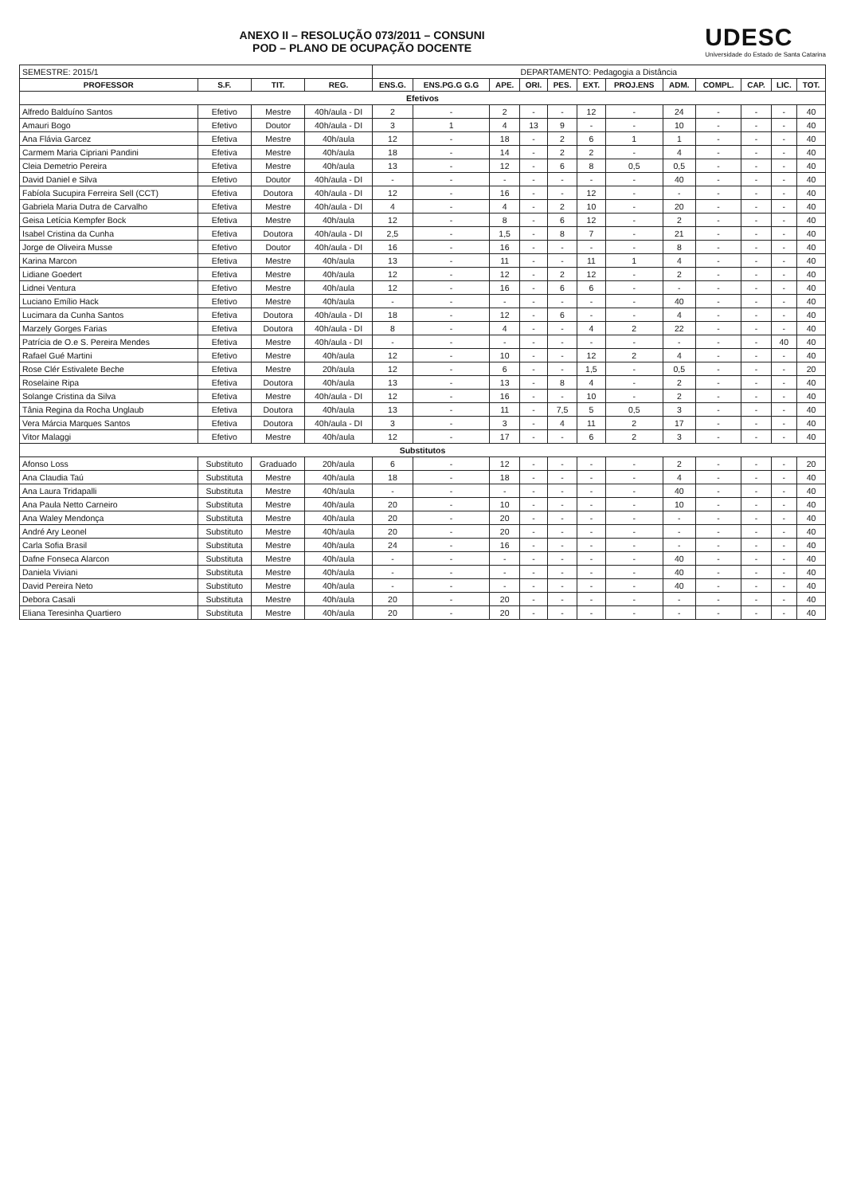ANEXO II – RESOLUÇÃO 073/2011 – CONSUNI
POD – PLANO DE OCUPAÇÃO DOCENTE
UDESC
Universidade do Estado de Santa Catarina
| SEMESTRE: 2015/1 | | | | DEPARTAMENTO: Pedagogia a Distância | | | | | | | | | | | |
| PROFESSOR | S.F. | TIT. | REG. | ENS.G. | ENS.PG.G G.G | APE. | ORI. | PES. | EXT. | PROJ.ENS | ADM. | COMPL. | CAP. | LIC. | TOT. |
| Efetivos | | | | | | | | | | | | | | | |
| Alfredo Balduíno Santos | Efetivo | Mestre | 40h/aula - DI | 2 | - | 2 | - | - | 12 | - | 24 | - | - | - | 40 |
| Amauri Bogo | Efetivo | Doutor | 40h/aula - DI | 3 | 1 | 4 | 13 | 9 | - | - | 10 | - | - | - | 40 |
| Ana Flávia Garcez | Efetiva | Mestre | 40h/aula | 12 | - | 18 | - | 2 | 6 | 1 | 1 | - | - | - | 40 |
| Carmem Maria Cipriani Pandini | Efetiva | Mestre | 40h/aula | 18 | - | 14 | - | 2 | 2 | - | 4 | - | - | - | 40 |
| Cleia Demetrio Pereira | Efetiva | Mestre | 40h/aula | 13 | - | 12 | - | 6 | 8 | 0,5 | 0,5 | - | - | - | 40 |
| David Daniel e Silva | Efetivo | Doutor | 40h/aula - DI | - | - | - | - | - | - | - | 40 | - | - | - | 40 |
| Fabíola Sucupira Ferreira Sell (CCT) | Efetiva | Doutora | 40h/aula - DI | 12 | - | 16 | - | - | 12 | - | - | - | - | - | 40 |
| Gabriela Maria Dutra de Carvalho | Efetiva | Mestre | 40h/aula - DI | 4 | - | 4 | - | 2 | 10 | - | 20 | - | - | - | 40 |
| Geisa Letícia Kempfer Bock | Efetiva | Mestre | 40h/aula | 12 | - | 8 | - | 6 | 12 | - | 2 | - | - | - | 40 |
| Isabel Cristina da Cunha | Efetiva | Doutora | 40h/aula - DI | 2,5 | - | 1,5 | - | 8 | 7 | - | 21 | - | - | - | 40 |
| Jorge de Oliveira Musse | Efetivo | Doutor | 40h/aula - DI | 16 | - | 16 | - | - | - | - | 8 | - | - | - | 40 |
| Karina Marcon | Efetiva | Mestre | 40h/aula | 13 | - | 11 | - | - | 11 | 1 | 4 | - | - | - | 40 |
| Lidiane Goedert | Efetiva | Mestre | 40h/aula | 12 | - | 12 | - | 2 | 12 | - | 2 | - | - | - | 40 |
| Lidnei Ventura | Efetivo | Mestre | 40h/aula | 12 | - | 16 | - | 6 | 6 | - | - | - | - | - | 40 |
| Luciano Emílio Hack | Efetivo | Mestre | 40h/aula | - | - | - | - | - | - | - | 40 | - | - | - | 40 |
| Lucimara da Cunha Santos | Efetiva | Doutora | 40h/aula - DI | 18 | - | 12 | - | 6 | - | - | 4 | - | - | - | 40 |
| Marzely Gorges Farias | Efetiva | Doutora | 40h/aula - DI | 8 | - | 4 | - | - | 4 | 2 | 22 | - | - | - | 40 |
| Patrícia de O.e S. Pereira Mendes | Efetiva | Mestre | 40h/aula - DI | - | - | - | - | - | - | - | - | - | - | 40 | 40 |
| Rafael Gué Martini | Efetivo | Mestre | 40h/aula | 12 | - | 10 | - | - | 12 | 2 | 4 | - | - | - | 40 |
| Rose Clér Estivalete Beche | Efetiva | Mestre | 20h/aula | 12 | - | 6 | - | - | 1,5 | - | 0,5 | - | - | - | 20 |
| Roselaine Ripa | Efetiva | Doutora | 40h/aula | 13 | - | 13 | - | 8 | 4 | - | 2 | - | - | - | 40 |
| Solange Cristina da Silva | Efetiva | Mestre | 40h/aula - DI | 12 | - | 16 | - | - | 10 | - | 2 | - | - | - | 40 |
| Tânia Regina da Rocha Unglaub | Efetiva | Doutora | 40h/aula | 13 | - | 11 | - | 7,5 | 5 | 0,5 | 3 | - | - | - | 40 |
| Vera Márcia Marques Santos | Efetiva | Doutora | 40h/aula - DI | 3 | - | 3 | - | 4 | 11 | 2 | 17 | - | - | - | 40 |
| Vitor Malaggi | Efetivo | Mestre | 40h/aula | 12 | - | 17 | - | - | 6 | 2 | 3 | - | - | - | 40 |
| Substitutos | | | | | | | | | | | | | | | |
| Afonso Loss | Substituto | Graduado | 20h/aula | 6 | - | 12 | - | - | - | - | 2 | - | - | - | 20 |
| Ana Claudia Taú | Substituta | Mestre | 40h/aula | 18 | - | 18 | - | - | - | - | 4 | - | - | - | 40 |
| Ana Laura Tridapalli | Substituta | Mestre | 40h/aula | - | - | - | - | - | - | - | 40 | - | - | - | 40 |
| Ana Paula Netto Carneiro | Substituta | Mestre | 40h/aula | 20 | - | 10 | - | - | - | - | 10 | - | - | - | 40 |
| Ana Waley Mendonça | Substituta | Mestre | 40h/aula | 20 | - | 20 | - | - | - | - | - | - | - | - | 40 |
| André Ary Leonel | Substituto | Mestre | 40h/aula | 20 | - | 20 | - | - | - | - | - | - | - | - | 40 |
| Carla Sofia Brasil | Substituta | Mestre | 40h/aula | 24 | - | 16 | - | - | - | - | - | - | - | - | 40 |
| Dafne Fonseca Alarcon | Substituta | Mestre | 40h/aula | - | - | - | - | - | - | - | 40 | - | - | - | 40 |
| Daniela Viviani | Substituta | Mestre | 40h/aula | - | - | - | - | - | - | - | 40 | - | - | - | 40 |
| David Pereira Neto | Substituto | Mestre | 40h/aula | - | - | - | - | - | - | - | 40 | - | - | - | 40 |
| Debora Casali | Substituta | Mestre | 40h/aula | 20 | - | 20 | - | - | - | - | - | - | - | - | 40 |
| Eliana Teresinha Quartiero | Substituta | Mestre | 40h/aula | 20 | - | 20 | - | - | - | - | - | - | - | - | 40 |